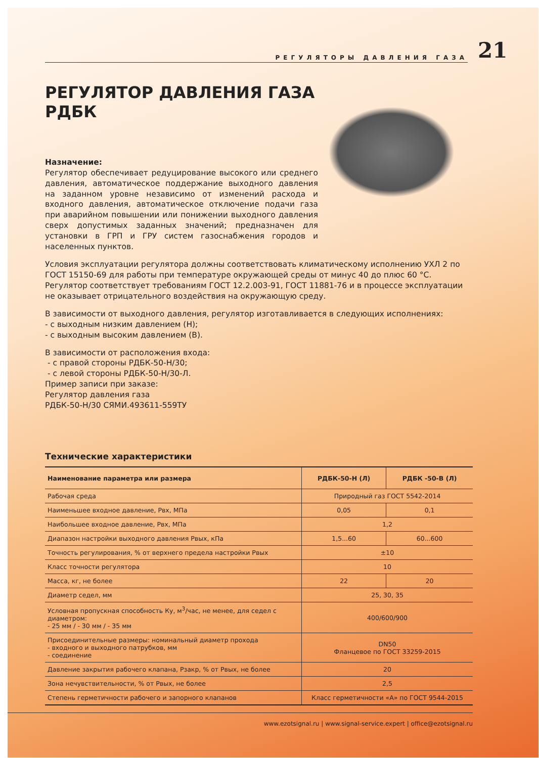РЕГУЛЯТОРЫ ДАВЛЕНИЯ ГАЗА
21
РЕГУЛЯТОР ДАВЛЕНИЯ ГАЗА
РДБК
Назначение:
Регулятор обеспечивает редуцирование высокого или среднего давления, автоматическое поддержание выходного давления на заданном уровне независимо от изменений расхода и входного давления, автоматическое отключение подачи газа при аварийном повышении или понижении выходного давления сверх допустимых заданных значений; предназначен для установки в ГРП и ГРУ систем газоснабжения городов и населенных пунктов.
Условия эксплуатации регулятора должны соответствовать климатическому исполнению УХЛ 2 по ГОСТ 15150-69 для работы при температуре окружающей среды от минус 40 до плюс 60 °С.
Регулятор соответствует требованиям ГОСТ 12.2.003-91, ГОСТ 11881-76 и в процессе эксплуатации не оказывает отрицательного воздействия на окружающую среду.
В зависимости от выходного давления, регулятор изготавливается в следующих исполнениях:
- с выходным низким давлением (Н);
- с выходным высоким давлением (В).
В зависимости от расположения входа:
- с правой стороны РДБК-50-Н/30;
- с левой стороны РДБК-50-Н/30-Л.
Пример записи при заказе:
Регулятор давления газа
РДБК-50-Н/30 СЯМИ.493611-559ТУ
Технические характеристики
| Наименование параметра или размера | РДБК-50-Н (Л) | РДБК -50-В (Л) |
| --- | --- | --- |
| Рабочая среда | Природный газ ГОСТ 5542-2014 | |
| Наименьшее входное давление, Рвх, МПа | 0,05 | 0,1 |
| Наибольшее входное давление, Рвх, МПа | 1,2 | |
| Диапазон настройки выходного давления Рвых, кПа | 1,5...60 | 60...600 |
| Точность регулирования, % от верхнего предела настройки Рвых | ±10 | |
| Класс точности регулятора | 10 | |
| Масса, кг, не более | 22 | 20 |
| Диаметр седел, мм | 25, 30, 35 | |
| Условная пропускная способность Ку, м<sup>3</sup>/час, не менее, для седел с диаметром: - 25 мм / - 30 мм / - 35 мм | 400/600/900 | |
| Присоединительные размеры: номинальный диаметр прохода - входного и выходного патрубков, мм - соединение | DN50 Фланцевое по ГОСТ 33259-2015 | |
| Давление закрытия рабочего клапана, Рзакр, % от Рвых, не более | 20 | |
| Зона нечувствительности, % от Рвых, не более | 2,5 | |
| Степень герметичности рабочего и запорного клапанов | Класс герметичности «А» по ГОСТ 9544-2015 | |
www.ezotsignal.ru | www.signal-service.expert | office@ezotsignal.ru